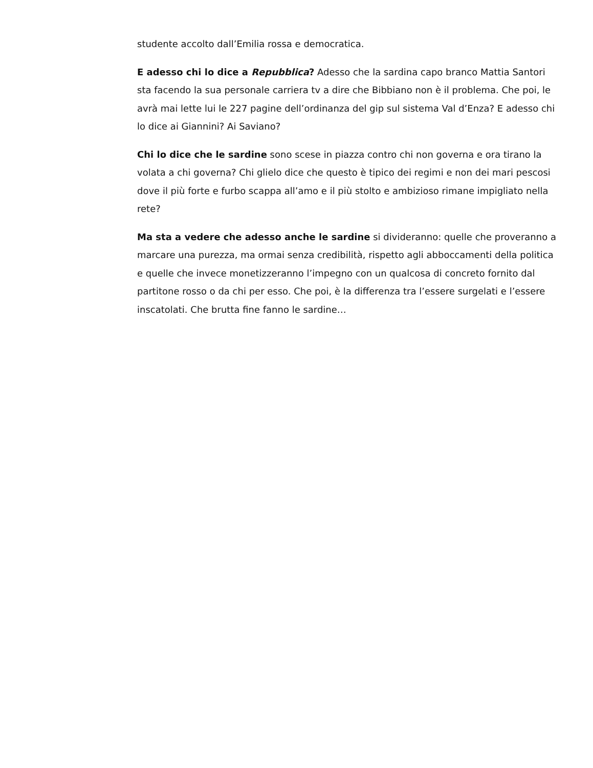studente accolto dall’Emilia rossa e democratica.
E adesso chi lo dice a Repubblica? Adesso che la sardina capo branco Mattia Santori sta facendo la sua personale carriera tv a dire che Bibbiano non è il problema. Che poi, le avrà mai lette lui le 227 pagine dell’ordinanza del gip sul sistema Val d’Enza? E adesso chi lo dice ai Giannini? Ai Saviano?
Chi lo dice che le sardine sono scese in piazza contro chi non governa e ora tirano la volata a chi governa? Chi glielo dice che questo è tipico dei regimi e non dei mari pescosi dove il più forte e furbo scappa all’amo e il più stolto e ambizioso rimane impigliato nella rete?
Ma sta a vedere che adesso anche le sardine si divideranno: quelle che proveranno a marcare una purezza, ma ormai senza credibilità, rispetto agli abboccamenti della politica e quelle che invece monetizzeranno l’impegno con un qualcosa di concreto fornito dal partitone rosso o da chi per esso. Che poi, è la differenza tra l’essere surgelati e l’essere inscatolati. Che brutta fine fanno le sardine…